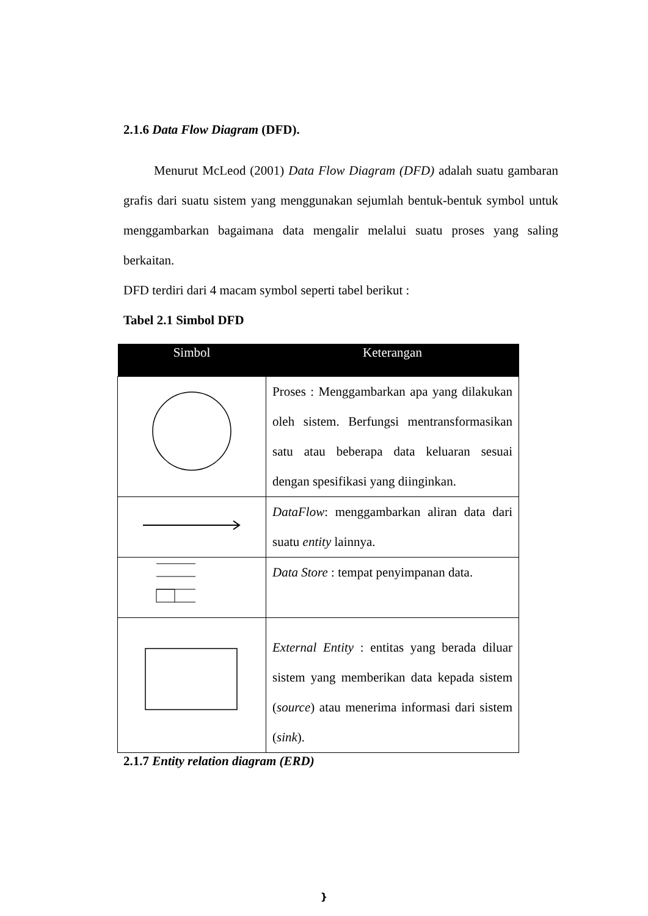2.1.6 Data Flow Diagram (DFD).
Menurut McLeod (2001) Data Flow Diagram (DFD) adalah suatu gambaran grafis dari suatu sistem yang menggunakan sejumlah bentuk-bentuk symbol untuk menggambarkan bagaimana data mengalir melalui suatu proses yang saling berkaitan.
DFD terdiri dari 4 macam symbol seperti tabel berikut :
Tabel 2.1 Simbol DFD
| Simbol | Keterangan |
| --- | --- |
| | Proses : Menggambarkan apa yang dilakukan oleh sistem. Berfungsi mentransformasikan satu atau beberapa data keluaran sesuai dengan spesifikasi yang diinginkan. |
| | DataFlow : menggambarkan aliran data dari suatu entity lainnya. |
| | Data Store : tempat penyimpanan data. |
| | External Entity : entitas yang berada diluar sistem yang memberikan data kepada sistem ( source ) atau menerima informasi dari sistem ( sink ). |
2.1.7 Entity relation diagram (ERD)
}